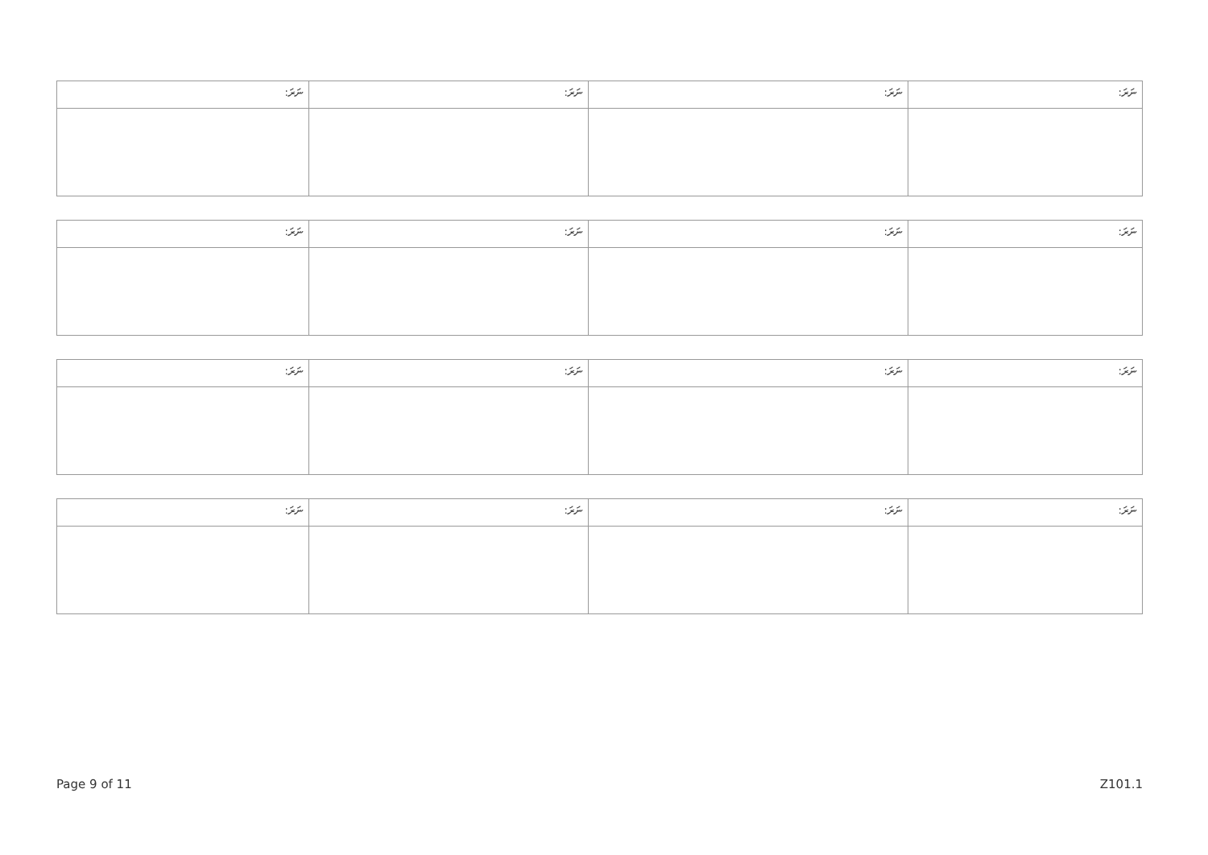| ނަރަ: | ނަރަ: | ނަރަ: | ނަރަ: |
| ނަރަ: | ނަރަ: | ނަރަ: | ނަރަ: |
| ނަރަ: | ނަރަ: | ނަރަ: | ނަރަ: |
| ނަރަ: | ނަރަ: | ނަރަ: | ނަރަ: |
Page 9 of 11 Z101.1